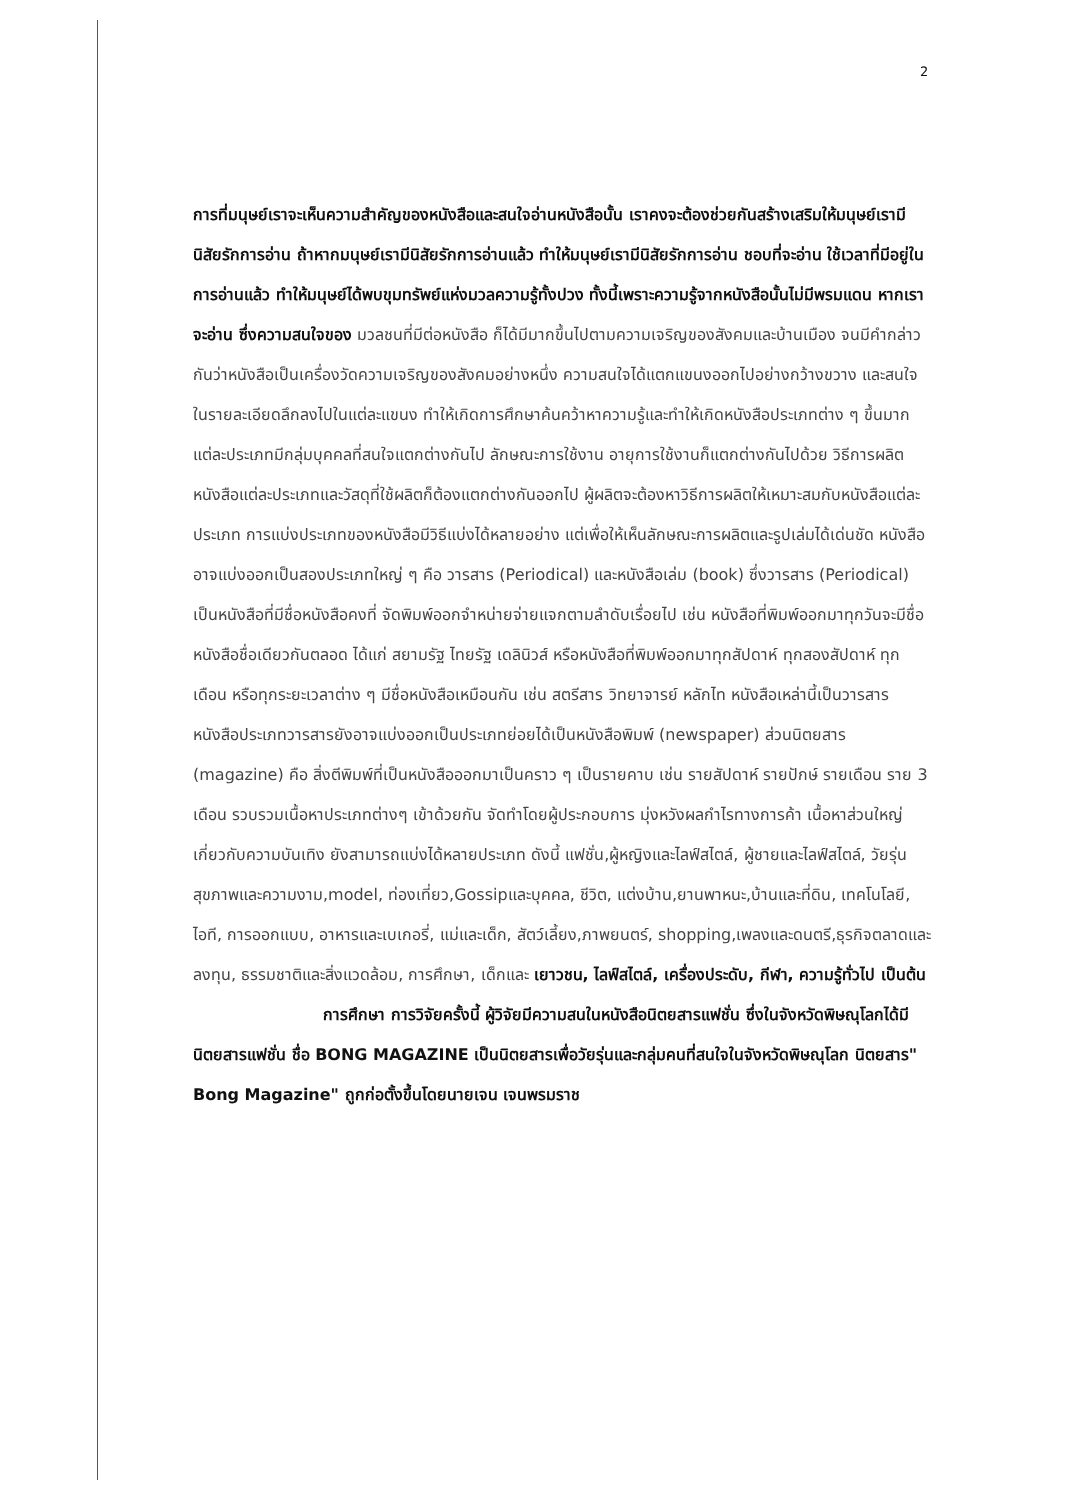2
การที่มนุษย์เราจะเห็นความสำคัญของหนังสือและสนใจอ่านหนังสือนั้น เราคงจะต้องช่วยกันสร้างเสริมให้มนุษย์เรามีนิสัยรักการอ่าน ถ้าหากมนุษย์เรามีนิสัยรักการอ่านแล้ว ทำให้มนุษย์เรามีนิสัยรักการอ่าน ชอบที่จะอ่าน ใช้เวลาที่มีอยู่ในการอ่านแล้ว ทำให้มนุษย์ได้พบขุมทรัพย์แห่งมวลความรู้ทั้งปวง ทั้งนี้เพราะความรู้จากหนังสือนั้นไม่มีพรมแดน หากเราจะอ่าน ซึ่งความสนใจของ มวลชนที่มีต่อหนังสือ ก็ได้มีมากขึ้นไปตามความเจริญของสังคมและบ้านเมือง จนมีคำกล่าวกันว่าหนังสือเป็นเครื่องวัดความเจริญของสังคมอย่างหนึ่ง ความสนใจได้แตกแขนงออกไปอย่างกว้างขวาง และสนใจในรายละเอียดลึกลงไปในแต่ละแขนง ทำให้เกิดการศึกษาค้นคว้าหาความรู้และทำให้เกิดหนังสือประเภทต่าง ๆ ขึ้นมาก แต่ละประเภทมีกลุ่มบุคคลที่สนใจแตกต่างกันไป ลักษณะการใช้งาน อายุการใช้งานก็แตกต่างกันไปด้วย วิธีการผลิตหนังสือแต่ละประเภทและวัสดุที่ใช้ผลิตก็ต้องแตกต่างกันออกไป ผู้ผลิตจะต้องหาวิธีการผลิตให้เหมาะสมกับหนังสือแต่ละประเภท การแบ่งประเภทของหนังสือมีวิธีแบ่งได้หลายอย่าง แต่เพื่อให้เห็นลักษณะการผลิตและรูปเล่มได้เด่นชัด หนังสืออาจแบ่งออกเป็นสองประเภทใหญ่ ๆ คือ วารสาร (Periodical) และหนังสือเล่ม (book) ซึ่งวารสาร (Periodical) เป็นหนังสือที่มีชื่อหนังสือคงที่ จัดพิมพ์ออกจำหน่ายจ่ายแจกตามลำดับเรื่อยไป เช่น หนังสือที่พิมพ์ออกมาทุกวันจะมีชื่อหนังสือชื่อเดียวกันตลอด ได้แก่ สยามรัฐ ไทยรัฐ เดลินิวส์ หรือหนังสือที่พิมพ์ออกมาทุกสัปดาห์ ทุกสองสัปดาห์ ทุกเดือน หรือทุกระยะเวลาต่าง ๆ มีชื่อหนังสือเหมือนกัน เช่น สตรีสาร วิทยาจารย์ หลักไท หนังสือเหล่านี้เป็นวารสาร หนังสือประเภทวารสารยังอาจแบ่งออกเป็นประเภทย่อยได้เป็นหนังสือพิมพ์ (newspaper) ส่วนนิตยสาร (magazine) คือ สิ่งตีพิมพ์ที่เป็นหนังสือออกมาเป็นคราว ๆ เป็นรายคาบ เช่น รายสัปดาห์ รายปักษ์ รายเดือน ราย 3 เดือน รวบรวมเนื้อหาประเภทต่างๆ เข้าด้วยกัน จัดทำโดยผู้ประกอบการ มุ่งหวังผลกำไรทางการค้า เนื้อหาส่วนใหญ่เกี่ยวกับความบันเทิง ยังสามารถแบ่งได้หลายประเภท ดังนี้ แฟชั่น,ผู้หญิงและไลฟ์สไตล์, ผู้ชายและไลฟ์สไตล์, วัยรุ่น สุขภาพและความงาม,model, ท่องเที่ยว,Gossipและบุคคล, ชีวิต, แต่งบ้าน,ยานพาหนะ,บ้านและที่ดิน, เทคโนโลยี, ไอที, การออกแบบ, อาหารและเบเกอรี่, แม่และเด็ก, สัตว์เลี้ยง,ภาพยนตร์, shopping,เพลงและดนตรี,ธุรกิจตลาดและลงทุน, ธรรมชาติและสิ่งแวดล้อม, การศึกษา, เด็กและ เยาวชน, ไลฟ์สไตล์, เครื่องประดับ, กีฬา, ความรู้ทั่วไป เป็นต้น
การศึกษา การวิจัยครั้งนี้ ผู้วิจัยมีความสนในหนังสือนิตยสารแฟชั่น ซึ่งในจังหวัดพิษณุโลกได้มีนิตยสารแฟชั่น ชื่อ BONG MAGAZINE เป็นนิตยสารเพื่อวัยรุ่นและกลุ่มคนที่สนใจในจังหวัดพิษณุโลก นิตยสาร" Bong Magazine" ถูกก่อตั้งขึ้นโดยนายเจน เจนพรมราช